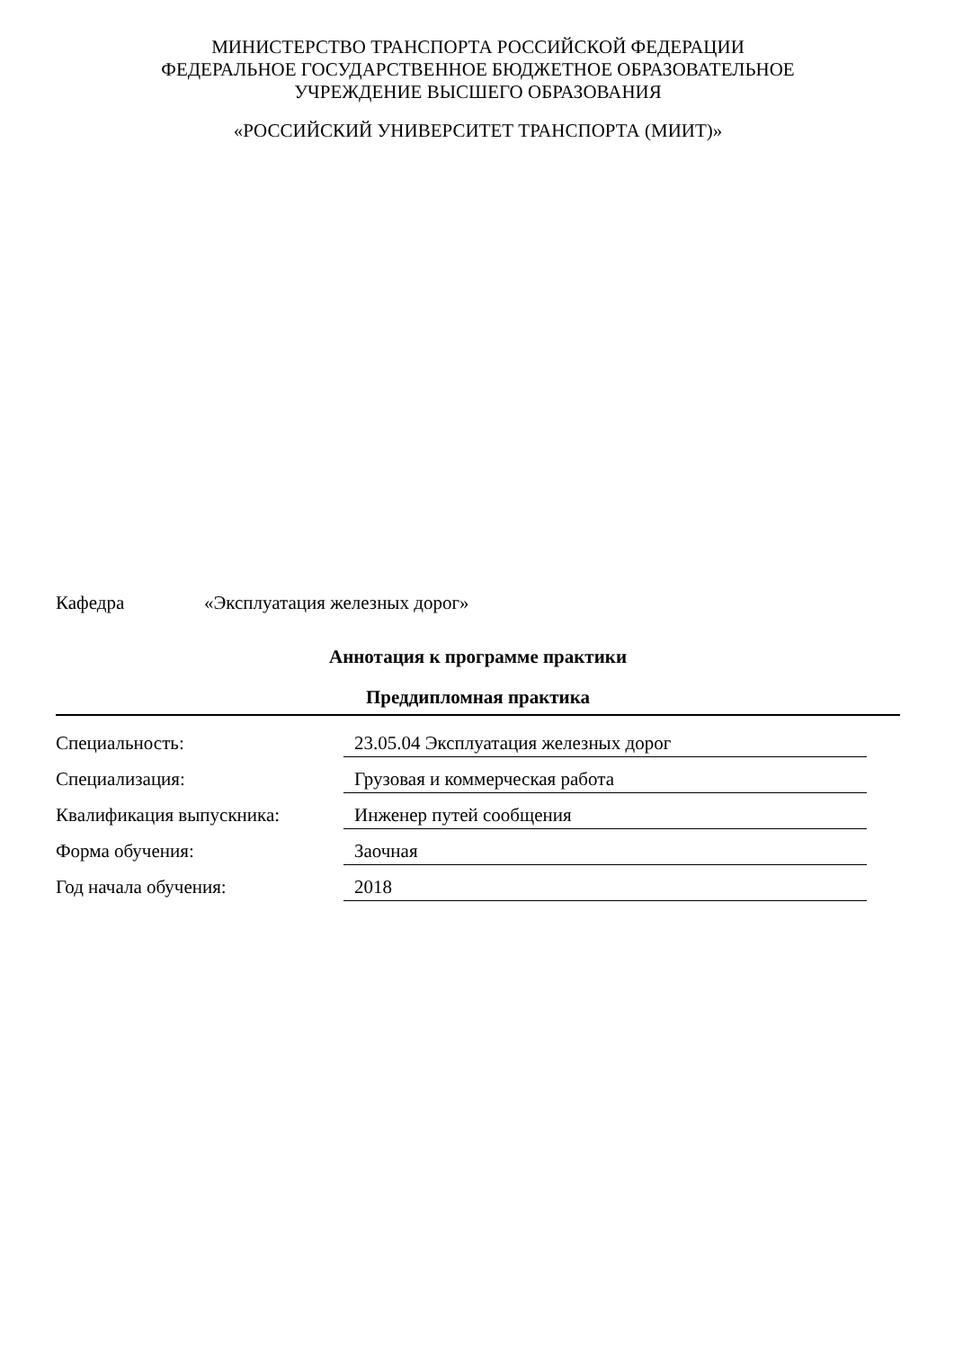МИНИСТЕРСТВО ТРАНСПОРТА РОССИЙСКОЙ ФЕДЕРАЦИИ
ФЕДЕРАЛЬНОЕ ГОСУДАРСТВЕННОЕ БЮДЖЕТНОЕ ОБРАЗОВАТЕЛЬНОЕ
УЧРЕЖДЕНИЕ ВЫСШЕГО ОБРАЗОВАНИЯ
«РОССИЙСКИЙ УНИВЕРСИТЕТ ТРАНСПОРТА (МИИТ)»
Кафедра «Эксплуатация железных дорог»
Аннотация к программе практики
Преддипломная практика
| Специальность: | 23.05.04 Эксплуатация железных дорог |
| Специализация: | Грузовая и коммерческая работа |
| Квалификация выпускника: | Инженер путей сообщения |
| Форма обучения: | Заочная |
| Год начала обучения: | 2018 |